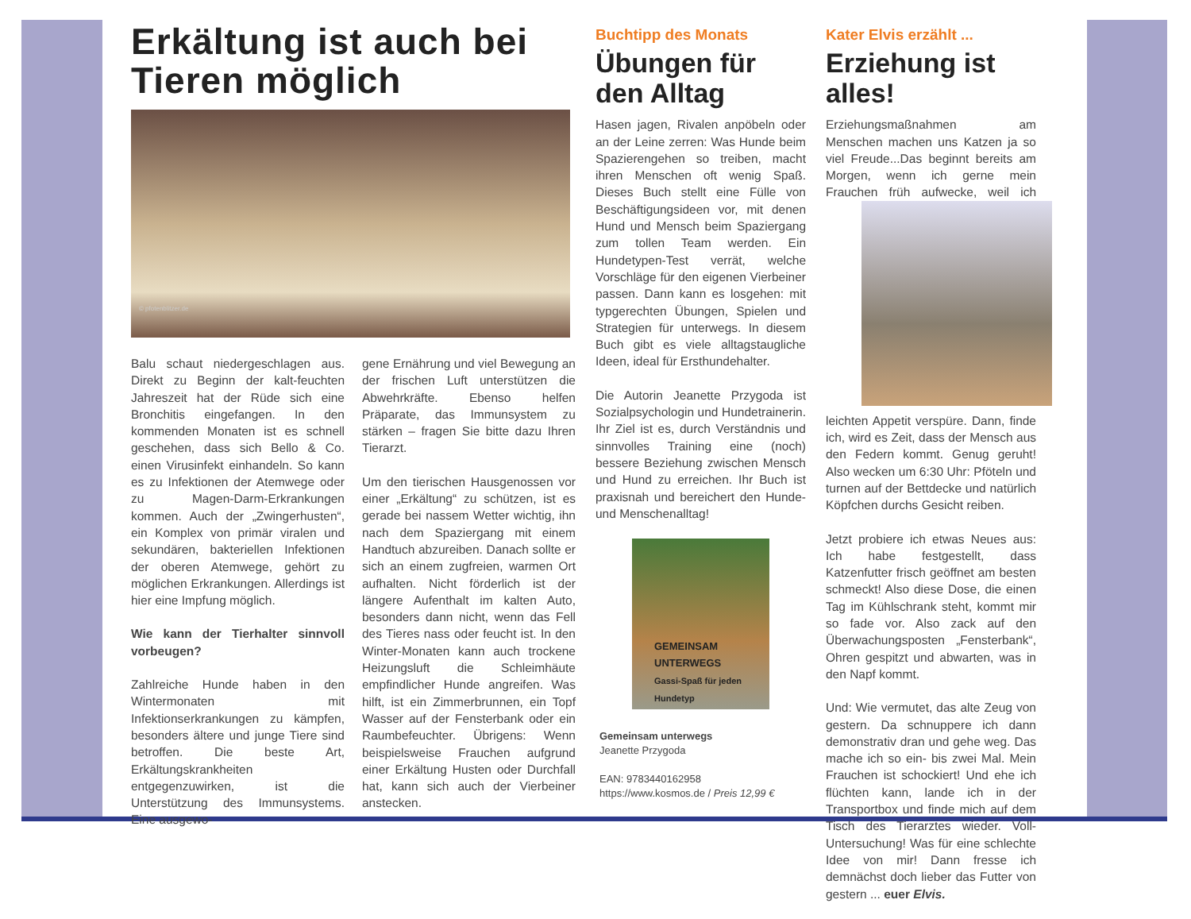Erkältung ist auch bei Tieren möglich
© pfotenblitzer.de
Balu schaut niedergeschlagen aus. Direkt zu Beginn der kalt-feuchten Jahreszeit hat der Rüde sich eine Bronchitis eingefangen. In den kommenden Monaten ist es schnell geschehen, dass sich Bello & Co. einen Virusinfekt einhandeln. So kann es zu Infektionen der Atemwege oder zu Magen-Darm-Erkrankungen kommen. Auch der „Zwingerhusten“, ein Komplex von primär viralen und sekundären, bakteriellen Infektionen der oberen Atemwege, gehört zu möglichen Erkrankungen. Allerdings ist hier eine Impfung möglich.
Wie kann der Tierhalter sinnvoll vorbeugen?
Zahlreiche Hunde haben in den Wintermonaten mit Infektionserkrankungen zu kämpfen, besonders ältere und junge Tiere sind betroffen. Die beste Art, Erkältungskrankheiten entgegenzuwirken, ist die Unterstützung des Immunsystems. Eine ausgewo-
gene Ernährung und viel Bewegung an der frischen Luft unterstützen die Abwehrkräfte. Ebenso helfen Präparate, das Immunsystem zu stärken – fragen Sie bitte dazu Ihren Tierarzt.
Um den tierischen Hausgenossen vor einer „Erkältung“ zu schützen, ist es gerade bei nassem Wetter wichtig, ihn nach dem Spaziergang mit einem Handtuch abzureiben. Danach sollte er sich an einem zugfreien, warmen Ort aufhalten. Nicht förderlich ist der längere Aufenthalt im kalten Auto, besonders dann nicht, wenn das Fell des Tieres nass oder feucht ist. In den Winter-Monaten kann auch trockene Heizungsluft die Schleimhäute empfindlicher Hunde angreifen. Was hilft, ist ein Zimmerbrunnen, ein Topf Wasser auf der Fensterbank oder ein Raumbefeuchter. Übrigens: Wenn beispielsweise Frauchen aufgrund einer Erkältung Husten oder Durchfall hat, kann sich auch der Vierbeiner anstecken.
Buchtipp des Monats
Übungen für den Alltag
Hasen jagen, Rivalen anpöbeln oder an der Leine zerren: Was Hunde beim Spazierengehen so treiben, macht ihren Menschen oft wenig Spaß. Dieses Buch stellt eine Fülle von Beschäftigungsideen vor, mit denen Hund und Mensch beim Spaziergang zum tollen Team werden. Ein Hundetypen-Test verrät, welche Vorschläge für den eigenen Vierbeiner passen. Dann kann es losgehen: mit typgerechten Übungen, Spielen und Strategien für unterwegs. In diesem Buch gibt es viele alltagstaugliche Ideen, ideal für Ersthundehalter.
Die Autorin Jeanette Przygoda ist Sozialpsychologin und Hundetrainerin. Ihr Ziel ist es, durch Verständnis und sinnvolles Training eine (noch) bessere Beziehung zwischen Mensch und Hund zu erreichen. Ihr Buch ist praxisnah und bereichert den Hunde- und Menschenalltag!
GEMEINSAM UNTERWEGS
Gassi-Spaß für jeden Hundetyp
Gemeinsam unterwegs
Jeanette Przygoda
EAN: 9783440162958
https://www.kosmos.de / Preis 12,99 €
Kater Elvis erzählt ...
Erziehung ist alles!
Erziehungsmaßnahmen am Menschen machen uns Katzen ja so viel Freude...Das beginnt bereits am Morgen, wenn ich gerne mein Frauchen früh aufwecke, weil ich leichten Appetit verspüre. Dann, finde ich, wird es Zeit, dass der Mensch aus den Federn kommt. Genug geruht! Also wecken um 6:30 Uhr: Pföteln und turnen auf der Bettdecke und natürlich Köpfchen durchs Gesicht reiben.
Jetzt probiere ich etwas Neues aus: Ich habe festgestellt, dass Katzenfutter frisch geöffnet am besten schmeckt! Also diese Dose, die einen Tag im Kühlschrank steht, kommt mir so fade vor. Also zack auf den Überwachungsposten „Fensterbank“, Ohren gespitzt und abwarten, was in den Napf kommt.
Und: Wie vermutet, das alte Zeug von gestern. Da schnuppere ich dann demonstrativ dran und gehe weg. Das mache ich so ein- bis zwei Mal. Mein Frauchen ist schockiert! Und ehe ich flüchten kann, lande ich in der Transportbox und finde mich auf dem Tisch des Tierarztes wieder. Voll-Untersuchung! Was für eine schlechte Idee von mir! Dann fresse ich demnächst doch lieber das Futter von gestern ... euer Elvis.